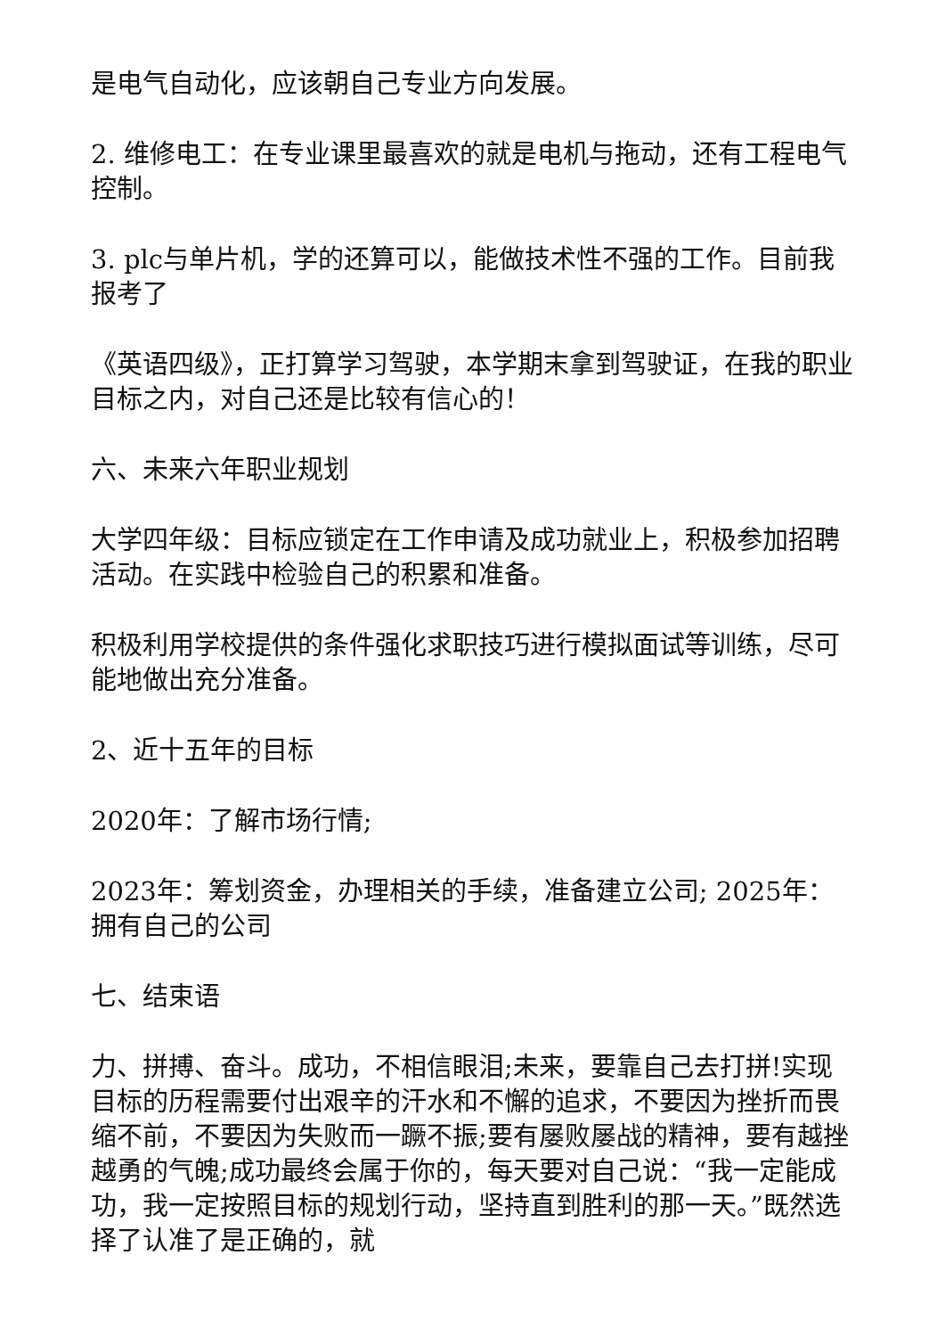是电气自动化，应该朝自己专业方向发展。
2. 维修电工：在专业课里最喜欢的就是电机与拖动，还有工程电气控制。
3. plc与单片机，学的还算可以，能做技术性不强的工作。目前我报考了
《英语四级》，正打算学习驾驶，本学期末拿到驾驶证，在我的职业目标之内，对自己还是比较有信心的！
六、未来六年职业规划
大学四年级：目标应锁定在工作申请及成功就业上，积极参加招聘活动。在实践中检验自己的积累和准备。
积极利用学校提供的条件强化求职技巧进行模拟面试等训练，尽可能地做出充分准备。
2、近十五年的目标
2020年：了解市场行情;
2023年：筹划资金，办理相关的手续，准备建立公司; 2025年：拥有自己的公司
七、结束语
力、拼搏、奋斗。成功，不相信眼泪;未来，要靠自己去打拼!实现目标的历程需要付出艰辛的汗水和不懈的追求，不要因为挫折而畏缩不前，不要因为失败而一蹶不振;要有屡败屡战的精神，要有越挫越勇的气魄;成功最终会属于你的，每天要对自己说：“我一定能成功，我一定按照目标的规划行动，坚持直到胜利的那一天。”既然选择了认准了是正确的，就